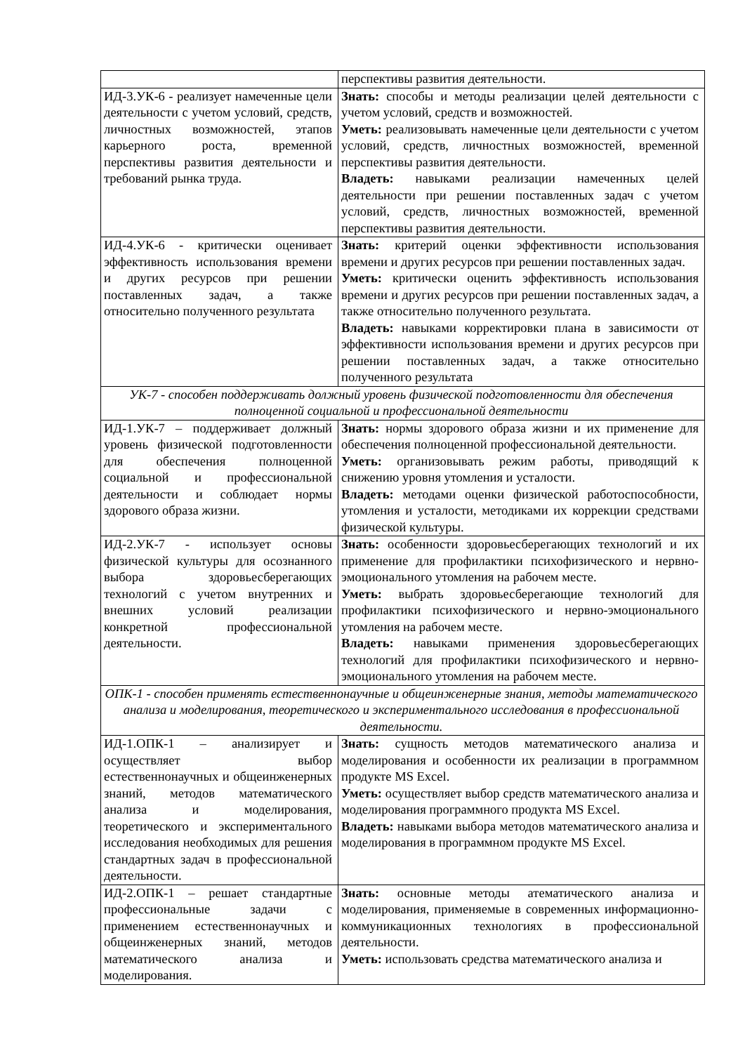| | перспективы развития деятельности. |
| ИД-3.УК-6 - реализует намеченные цели деятельности с учетом условий, средств, личностных возможностей, этапов карьерного роста, временной перспективы развития деятельности и требований рынка труда. | Знать: способы и методы реализации целей деятельности с учетом условий, средств и возможностей. Уметь: реализовывать намеченные цели деятельности с учетом условий, средств, личностных возможностей, временной перспективы развития деятельности. Владеть: навыками реализации намеченных целей деятельности при решении поставленных задач с учетом условий, средств, личностных возможностей, временной перспективы развития деятельности. |
| ИД-4.УК-6 - критически оценивает эффективность использования времени и других ресурсов при решении поставленных задач, а также относительно полученного результата | Знать: критерий оценки эффективности использования времени и других ресурсов при решении поставленных задач. Уметь: критически оценить эффективность использования времени и других ресурсов при решении поставленных задач, а также относительно полученного результата. Владеть: навыками корректировки плана в зависимости от эффективности использования времени и других ресурсов при решении поставленных задач, а также относительно полученного результата |
| УК-7 - способен поддерживать должный уровень физической подготовленности для обеспечения полноценной социальной и профессиональной деятельности | |
| ИД-1.УК-7 – поддерживает должный уровень физической подготовленности для обеспечения полноценной социальной и профессиональной деятельности и соблюдает нормы здорового образа жизни. | Знать: нормы здорового образа жизни и их применение для обеспечения полноценной профессиональной деятельности. Уметь: организовывать режим работы, приводящий к снижению уровня утомления и усталости. Владеть: методами оценки физической работоспособности, утомления и усталости, методиками их коррекции средствами физической культуры. |
| ИД-2.УК-7 - использует основы физической культуры для осознанного выбора здоровьесберегающих технологий с учетом внутренних и внешних условий реализации конкретной профессиональной деятельности. | Знать: особенности здоровьесберегающих технологий и их применение для профилактики психофизического и нервно-эмоционального утомления на рабочем месте. Уметь: выбрать здоровьесберегающие технологий для профилактики психофизического и нервно-эмоционального утомления на рабочем месте. Владеть: навыками применения здоровьесберегающих технологий для профилактики психофизического и нервно-эмоционального утомления на рабочем месте. |
| ОПК-1 - способен применять естественнонаучные и общеинженерные знания, методы математического анализа и моделирования, теоретического и экспериментального исследования в профессиональной деятельности. | |
| ИД-1.ОПК-1 – анализирует и осуществляет выбор естественнонаучных и общеинженерных знаний, методов математического анализа и моделирования, теоретического и экспериментального исследования необходимых для решения стандартных задач в профессиональной деятельности. | Знать: сущность методов математического анализа и моделирования и особенности их реализации в программном продукте MS Excel. Уметь: осуществляет выбор средств математического анализа и моделирования программного продукта MS Excel. Владеть: навыками выбора методов математического анализа и моделирования в программном продукте MS Excel. |
| ИД-2.ОПК-1 – решает стандартные профессиональные задачи с применением естественнонаучных и общеинженерных знаний, методов математического анализа и моделирования. | Знать: основные методы атематического анализа и моделирования, применяемые в современных информационно-коммуникационных технологиях в профессиональной деятельности. Уметь: использовать средства математического анализа и |